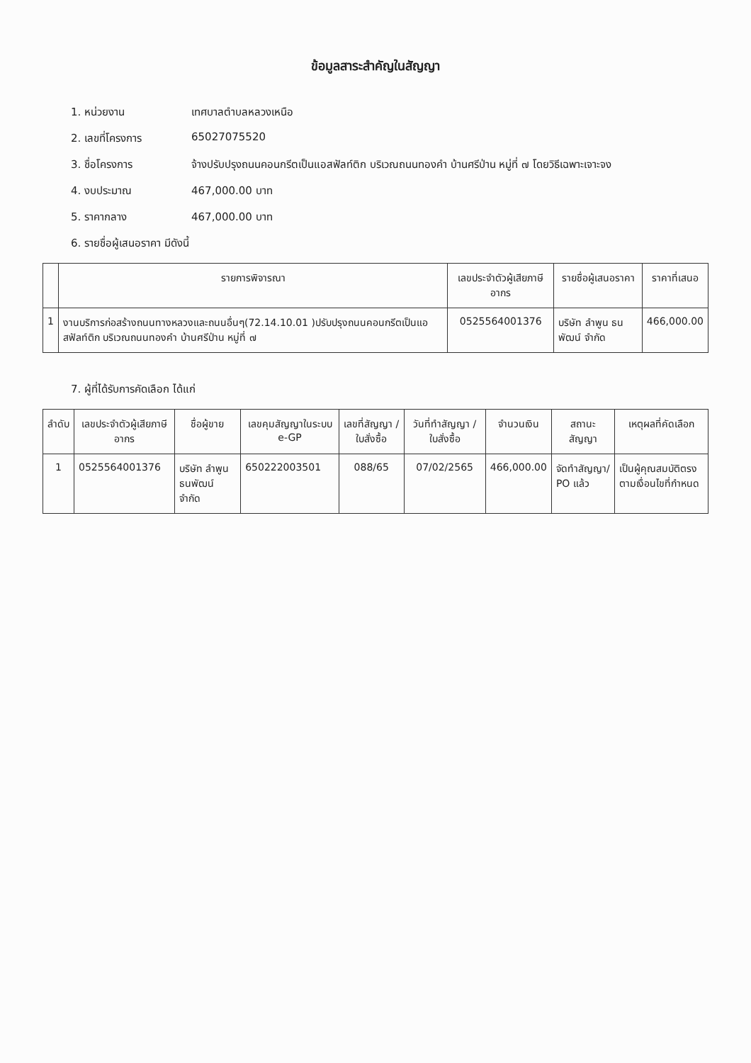ข้อมูลสาระสำคัญในสัญญา
1. หน่วยงาน เทศบาลตำบลหลวงเหนือ
2. เลขที่โครงการ 65027075520
3. ชื่อโครงการ จ้างปรับปรุงถนนคอนกรีตเป็นแอสฟัลท์ติก บริเวณถนนทองคำ บ้านศรีป่าน หมู่ที่ ๗ โดยวิธีเฉพาะเจาะจง
4. งบประมาณ 467,000.00 บาท
5. ราคากลาง 467,000.00 บาท
6. รายชื่อผู้เสนอราคา มีดังนี้
| | รายการพิจารณา | เลขประจำตัวผู้เสียภาษีอากร | รายชื่อผู้เสนอราคา | ราคาที่เสนอ |
| --- | --- | --- | --- | --- |
| 1 | งานบริการก่อสร้างถนนทางหลวงและถนนอื่นๆ(72.14.10.01 )ปรับปรุงถนนคอนกรีตเป็นแอสฟัลท์ติก บริเวณถนนทองคำ บ้านศรีป่าน หมู่ที่ ๗ | 0525564001376 | บริษัท ลำพูน ธนพัฒน์ จำกัด | 466,000.00 |
7. ผู้ที่ได้รับการคัดเลือก ได้แก่
| ลำดับ | เลขประจำตัวผู้เสียภาษีอากร | ชื่อผู้ขาย | เลขคุมสัญญาในระบบ e-GP | เลขที่สัญญา / ใบสั่งซื้อ | วันที่ทำสัญญา / ใบสั่งซื้อ | จำนวนเงิน | สถานะสัญญา | เหตุผลที่คัดเลือก |
| --- | --- | --- | --- | --- | --- | --- | --- | --- |
| 1 | 0525564001376 | บริษัท ลำพูน ธนพัฒน์ จำกัด | 650222003501 | 088/65 | 07/02/2565 | 466,000.00 | จัดทำสัญญา/ PO แล้ว | เป็นผู้คุณสมบัติตรงตามเงื่อนไขที่กำหนด |